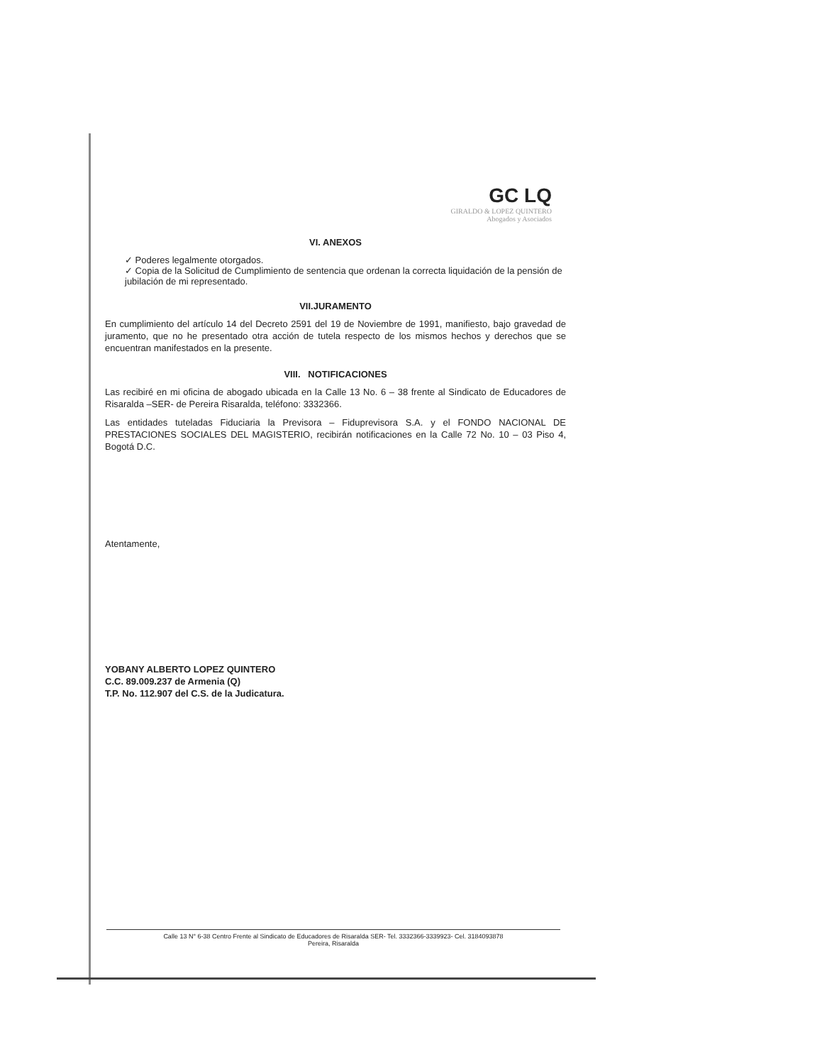GC LQ
GIRALDO & LOPEZ QUINTERO
Abogados y Asociados
VI. ANEXOS
✓ Poderes legalmente otorgados.
✓ Copia de la Solicitud de Cumplimiento de sentencia que ordenan la correcta liquidación de la pensión de jubilación de mi representado.
VII.JURAMENTO
En cumplimiento del artículo 14 del Decreto 2591 del 19 de Noviembre de 1991, manifiesto, bajo gravedad de juramento, que no he presentado otra acción de tutela respecto de los mismos hechos y derechos que se encuentran manifestados en la presente.
VIII. NOTIFICACIONES
Las recibiré en mi oficina de abogado ubicada en la Calle 13 No. 6 – 38 frente al Sindicato de Educadores de Risaralda –SER- de Pereira Risaralda, teléfono: 3332366.
Las entidades tuteladas Fiduciaria la Previsora – Fiduprevisora S.A. y el FONDO NACIONAL DE PRESTACIONES SOCIALES DEL MAGISTERIO, recibirán notificaciones en la Calle 72 No. 10 – 03 Piso 4, Bogotá D.C.
Atentamente,
YOBANY ALBERTO LOPEZ QUINTERO
C.C. 89.009.237 de Armenia (Q)
T.P. No. 112.907 del C.S. de la Judicatura.
Calle 13 N° 6-38 Centro Frente al Sindicato de Educadores de Risaralda SER- Tel. 3332366-3339923- Cel. 3184093878
Pereira, Risaralda